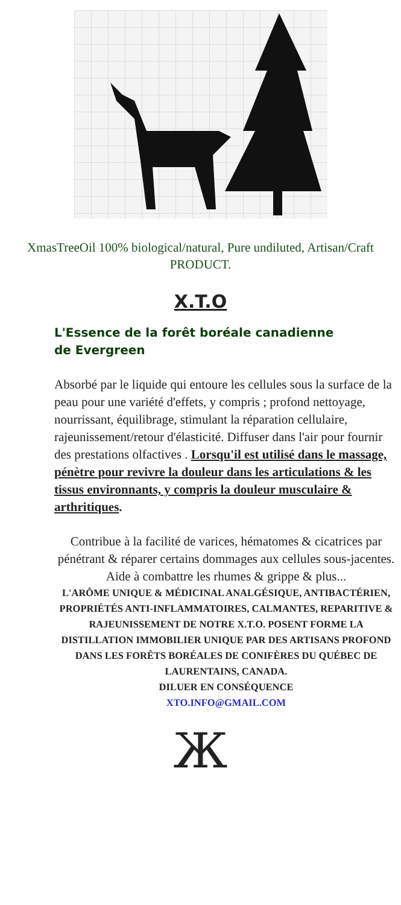XmasTreeOil 100% biological/natural, Pure undiluted, Artisan/Craft PRODUCT.
X.T.O
L'Essence de la forêt boréale canadienne de Evergreen
Absorbé par le liquide qui entoure les cellules sous la surface de la peau pour une variété d'effets, y compris ; profond nettoyage, nourrissant, équilibrage, stimulant la réparation cellulaire, rajeunissement/retour d'élasticité. Diffuser dans l'air pour fournir des prestations olfactives . Lorsqu'il est utilisé dans le massage, pénètre pour revivre la douleur dans les articulations & les tissus environnants, y compris la douleur musculaire & arthritiques.
Contribue à la facilité de varices, hématomes & cicatrices par pénétrant & réparer certains dommages aux cellules sous-jacentes. Aide à combattre les rhumes & grippe & plus...
L'ARÔME UNIQUE & MÉDICINAL ANALGÉSIQUE, ANTIBACTÉRIEN, PROPRIÉTÉS ANTI-INFLAMMATOIRES, CALMANTES, REPARITIVE & RAJEUNISSEMENT DE NOTRE X.T.O. POSENT FORME LA DISTILLATION IMMOBILIER UNIQUE PAR DES ARTISANS PROFOND DANS LES FORÊTS BORÉALES DE CONIFÈRES DU QUÉBEC DE LAURENTAINS, CANADA.
DILUER EN CONSÉQUENCE
XTO.INFO@GMAIL.COM
Ж